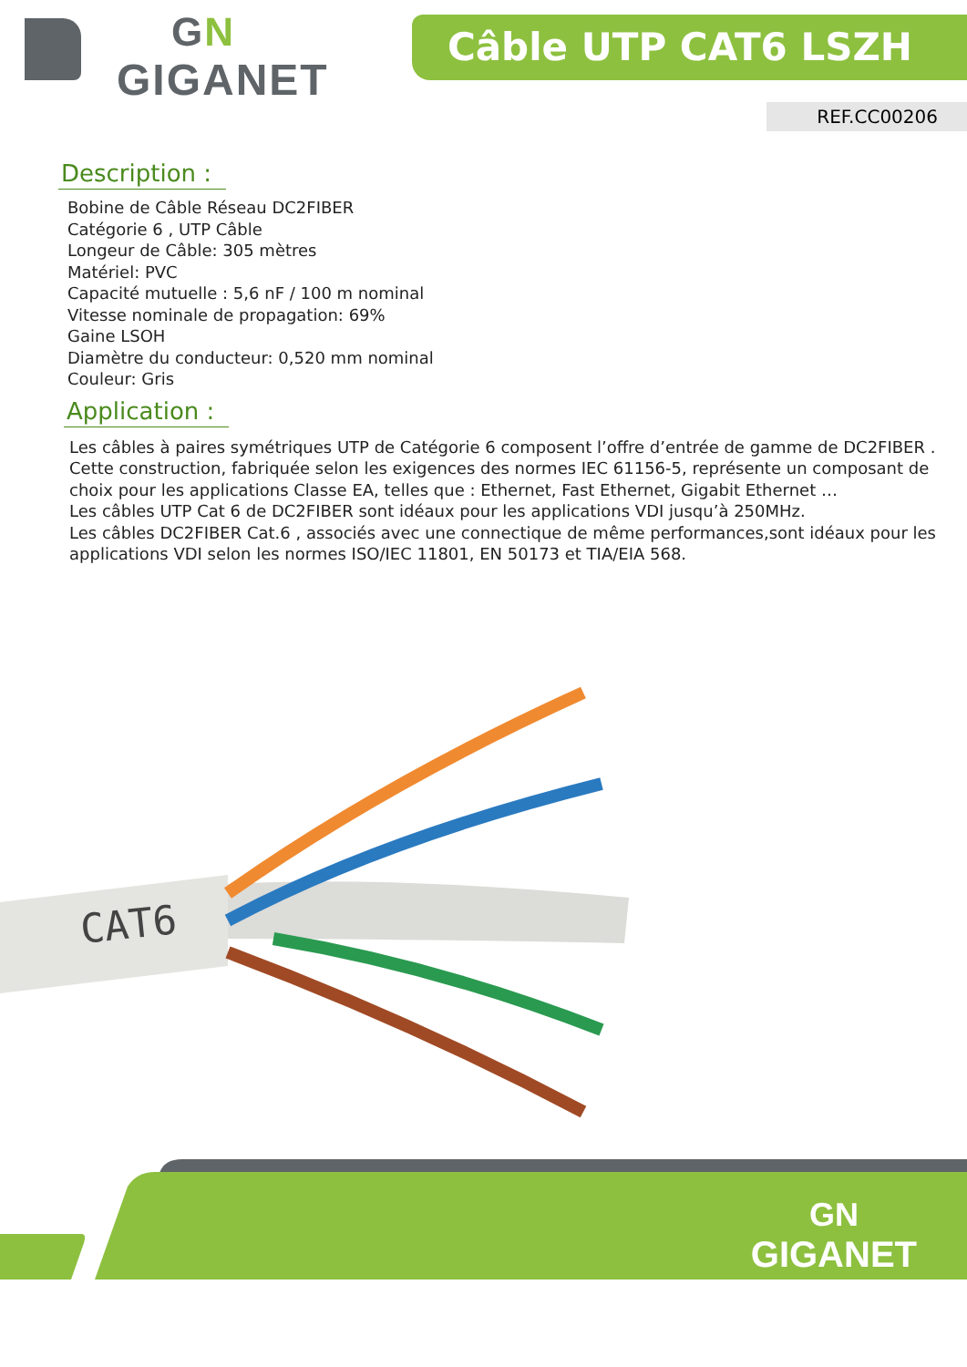GN
GIGANET
Câble UTP CAT6 LSZH
REF.CC00206
Description :
Bobine de Câble Réseau DC2FIBER
Catégorie 6 , UTP Câble
Longeur de Câble: 305 mètres
Matériel: PVC
Capacité mutuelle : 5,6 nF / 100 m nominal
Vitesse nominale de propagation: 69%
Gaine LSOH
Diamètre du conducteur: 0,520 mm nominal
Couleur: Gris
Application :
Les câbles à paires symétriques UTP de Catégorie 6 composent l’offre d’entrée de gamme de DC2FIBER . Cette construction, fabriquée selon les exigences des normes IEC 61156-5, représente un composant de choix pour les applications Classe EA, telles que : Ethernet, Fast Ethernet, Gigabit Ethernet …
Les câbles UTP Cat 6 de DC2FIBER sont idéaux pour les applications VDI jusqu’à 250MHz.
Les câbles DC2FIBER Cat.6 , associés avec une connectique de même performances,sont idéaux pour les applications VDI selon les normes ISO/IEC 11801, EN 50173 et TIA/EIA 568.
CAT6
GN
GIGANET